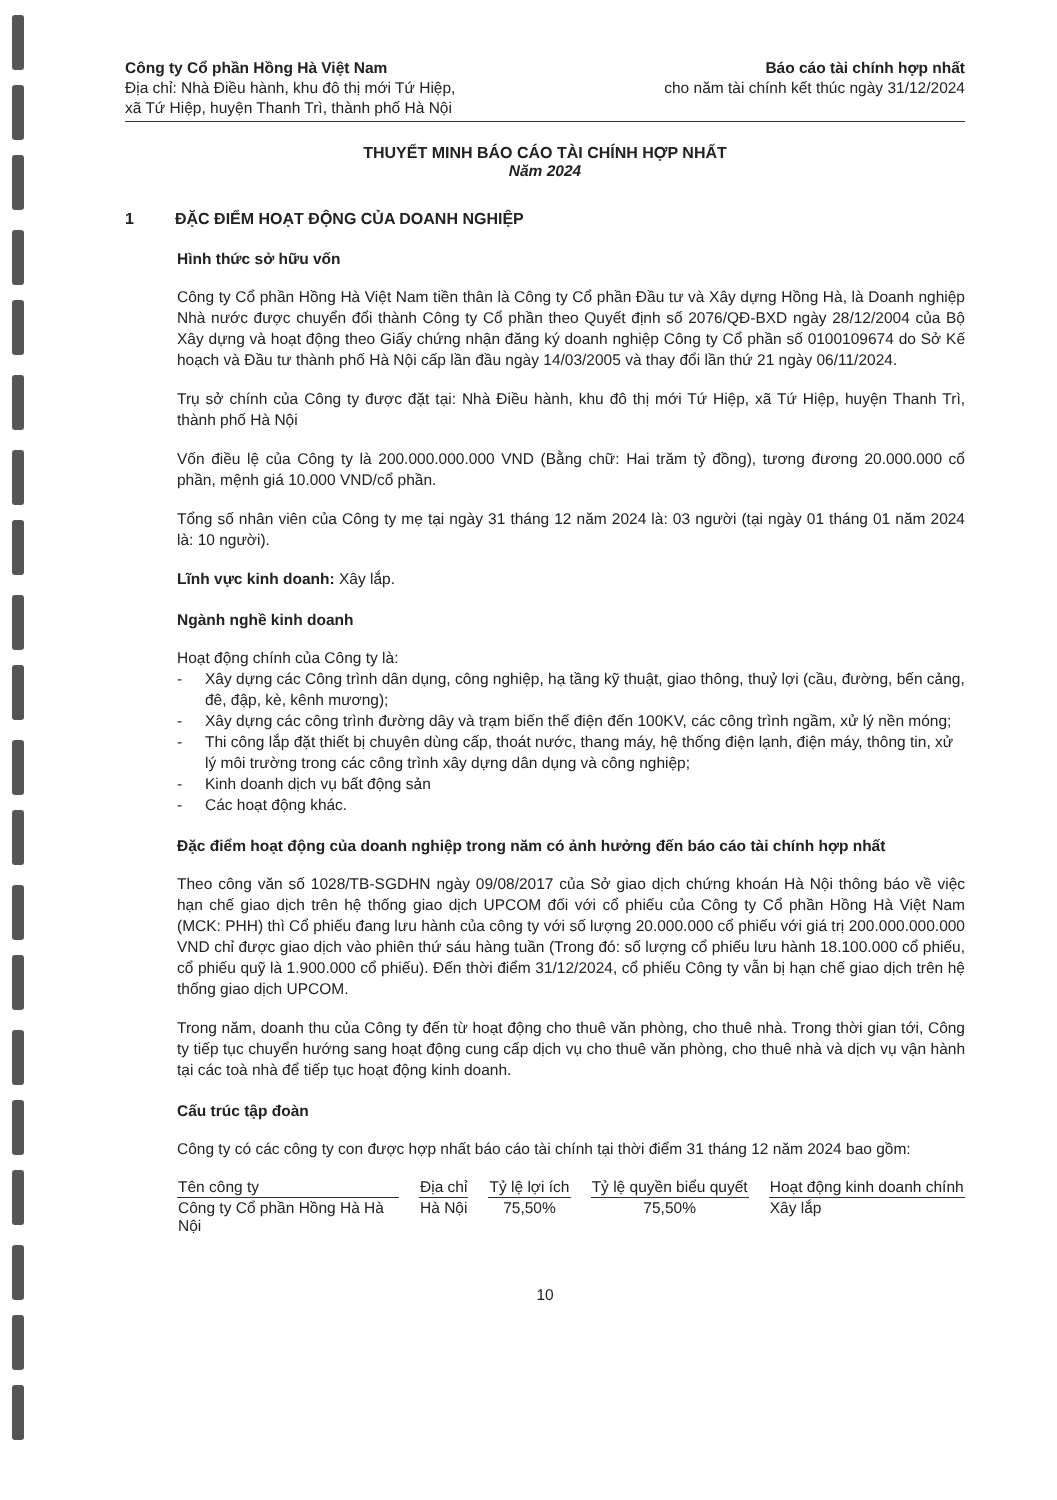Công ty Cổ phần Hồng Hà Việt Nam
Địa chỉ: Nhà Điều hành, khu đô thị mới Tứ Hiệp,
xã Tứ Hiệp, huyện Thanh Trì, thành phố Hà Nội
Báo cáo tài chính hợp nhất
cho năm tài chính kết thúc ngày 31/12/2024
THUYẾT MINH BÁO CÁO TÀI CHÍNH HỢP NHẤT
Năm 2024
1 ĐẶC ĐIỂM HOẠT ĐỘNG CỦA DOANH NGHIỆP
Hình thức sở hữu vốn
Công ty Cổ phần Hồng Hà Việt Nam tiền thân là Công ty Cổ phần Đầu tư và Xây dựng Hồng Hà, là Doanh nghiệp Nhà nước được chuyển đổi thành Công ty Cổ phần theo Quyết định số 2076/QĐ-BXD ngày 28/12/2004 của Bộ Xây dựng và hoạt động theo Giấy chứng nhận đăng ký doanh nghiệp Công ty Cổ phần số 0100109674 do Sở Kế hoạch và Đầu tư thành phố Hà Nội cấp lần đầu ngày 14/03/2005 và thay đổi lần thứ 21 ngày 06/11/2024.
Trụ sở chính của Công ty được đặt tại: Nhà Điều hành, khu đô thị mới Tứ Hiệp, xã Tứ Hiệp, huyện Thanh Trì, thành phố Hà Nội
Vốn điều lệ của Công ty là 200.000.000.000 VND (Bằng chữ: Hai trăm tỷ đồng), tương đương 20.000.000 cổ phần, mệnh giá 10.000 VND/cổ phần.
Tổng số nhân viên của Công ty mẹ tại ngày 31 tháng 12 năm 2024 là: 03 người (tại ngày 01 tháng 01 năm 2024 là: 10 người).
Lĩnh vực kinh doanh: Xây lắp.
Ngành nghề kinh doanh
Hoạt động chính của Công ty là:
- Xây dựng các Công trình dân dụng, công nghiệp, hạ tầng kỹ thuật, giao thông, thuỷ lợi (cầu, đường, bến cảng, đê, đập, kè, kênh mương);
- Xây dựng các công trình đường dây và trạm biến thế điện đến 100KV, các công trình ngầm, xử lý nền móng;
- Thi công lắp đặt thiết bị chuyên dùng cấp, thoát nước, thang máy, hệ thống điện lạnh, điện máy, thông tin, xử lý môi trường trong các công trình xây dựng dân dụng và công nghiệp;
- Kinh doanh dịch vụ bất động sản
- Các hoạt động khác.
Đặc điểm hoạt động của doanh nghiệp trong năm có ảnh hưởng đến báo cáo tài chính hợp nhất
Theo công văn số 1028/TB-SGDHN ngày 09/08/2017 của Sở giao dịch chứng khoán Hà Nội thông báo về việc hạn chế giao dịch trên hệ thống giao dịch UPCOM đối với cổ phiếu của Công ty Cổ phần Hồng Hà Việt Nam (MCK: PHH) thì Cổ phiếu đang lưu hành của công ty với số lượng 20.000.000 cổ phiếu với giá trị 200.000.000.000 VND chỉ được giao dịch vào phiên thứ sáu hàng tuần (Trong đó: số lượng cổ phiếu lưu hành 18.100.000 cổ phiếu, cổ phiếu quỹ là 1.900.000 cổ phiếu). Đến thời điểm 31/12/2024, cổ phiếu Công ty vẫn bị hạn chế giao dịch trên hệ thống giao dịch UPCOM.
Trong năm, doanh thu của Công ty đến từ hoạt động cho thuê văn phòng, cho thuê nhà. Trong thời gian tới, Công ty tiếp tục chuyển hướng sang hoạt động cung cấp dịch vụ cho thuê văn phòng, cho thuê nhà và dịch vụ vận hành tại các toà nhà để tiếp tục hoạt động kinh doanh.
Cấu trúc tập đoàn
Công ty có các công ty con được hợp nhất báo cáo tài chính tại thời điểm 31 tháng 12 năm 2024 bao gồm:
| Tên công ty | Địa chỉ | Tỷ lệ lợi ích | Tỷ lệ quyền biểu quyết | Hoạt động kinh doanh chính |
| --- | --- | --- | --- | --- |
| Công ty Cổ phần Hồng Hà Hà Nội | Hà Nội | 75,50% | 75,50% | Xây lắp |
10